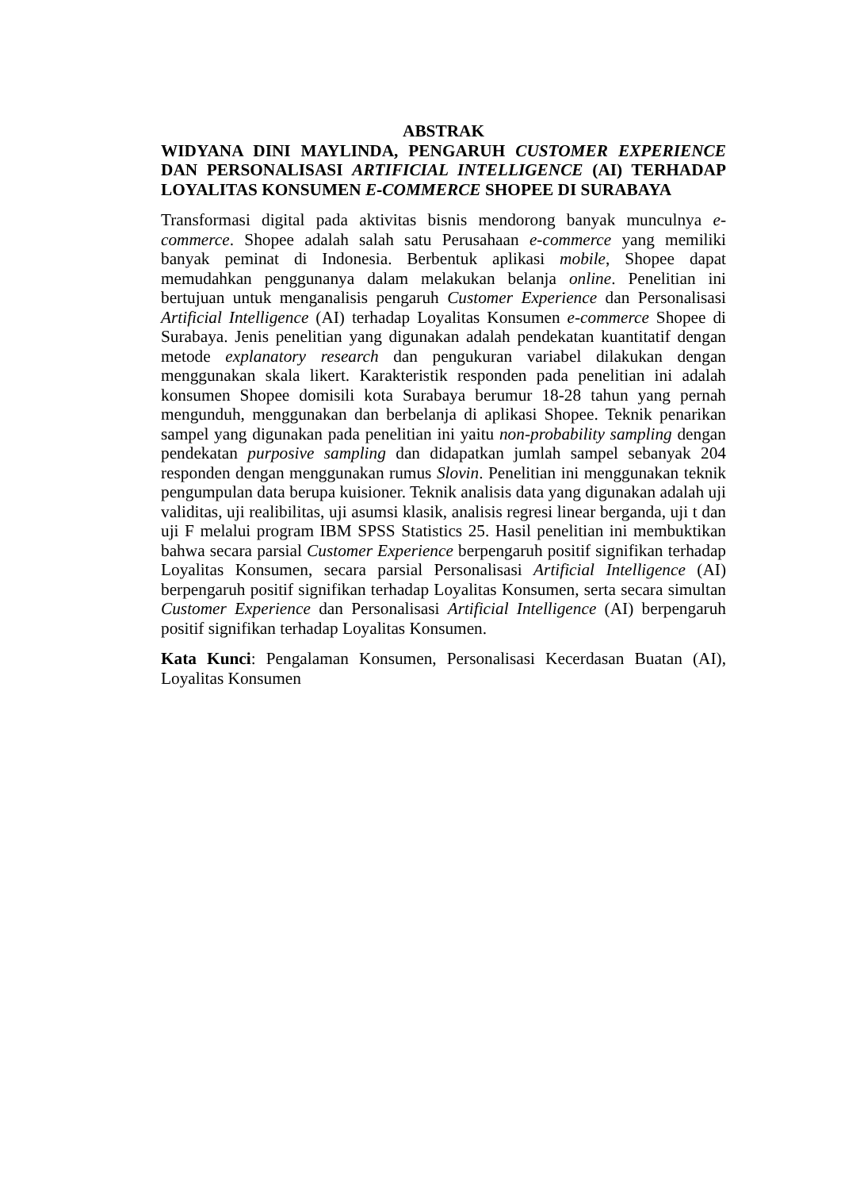ABSTRAK
WIDYANA DINI MAYLINDA, PENGARUH CUSTOMER EXPERIENCE DAN PERSONALISASI ARTIFICIAL INTELLIGENCE (AI) TERHADAP LOYALITAS KONSUMEN E-COMMERCE SHOPEE DI SURABAYA
Transformasi digital pada aktivitas bisnis mendorong banyak munculnya e-commerce. Shopee adalah salah satu Perusahaan e-commerce yang memiliki banyak peminat di Indonesia. Berbentuk aplikasi mobile, Shopee dapat memudahkan penggunanya dalam melakukan belanja online. Penelitian ini bertujuan untuk menganalisis pengaruh Customer Experience dan Personalisasi Artificial Intelligence (AI) terhadap Loyalitas Konsumen e-commerce Shopee di Surabaya. Jenis penelitian yang digunakan adalah pendekatan kuantitatif dengan metode explanatory research dan pengukuran variabel dilakukan dengan menggunakan skala likert. Karakteristik responden pada penelitian ini adalah konsumen Shopee domisili kota Surabaya berumur 18-28 tahun yang pernah mengunduh, menggunakan dan berbelanja di aplikasi Shopee. Teknik penarikan sampel yang digunakan pada penelitian ini yaitu non-probability sampling dengan pendekatan purposive sampling dan didapatkan jumlah sampel sebanyak 204 responden dengan menggunakan rumus Slovin. Penelitian ini menggunakan teknik pengumpulan data berupa kuisioner. Teknik analisis data yang digunakan adalah uji validitas, uji realibilitas, uji asumsi klasik, analisis regresi linear berganda, uji t dan uji F melalui program IBM SPSS Statistics 25. Hasil penelitian ini membuktikan bahwa secara parsial Customer Experience berpengaruh positif signifikan terhadap Loyalitas Konsumen, secara parsial Personalisasi Artificial Intelligence (AI) berpengaruh positif signifikan terhadap Loyalitas Konsumen, serta secara simultan Customer Experience dan Personalisasi Artificial Intelligence (AI) berpengaruh positif signifikan terhadap Loyalitas Konsumen.
Kata Kunci: Pengalaman Konsumen, Personalisasi Kecerdasan Buatan (AI), Loyalitas Konsumen